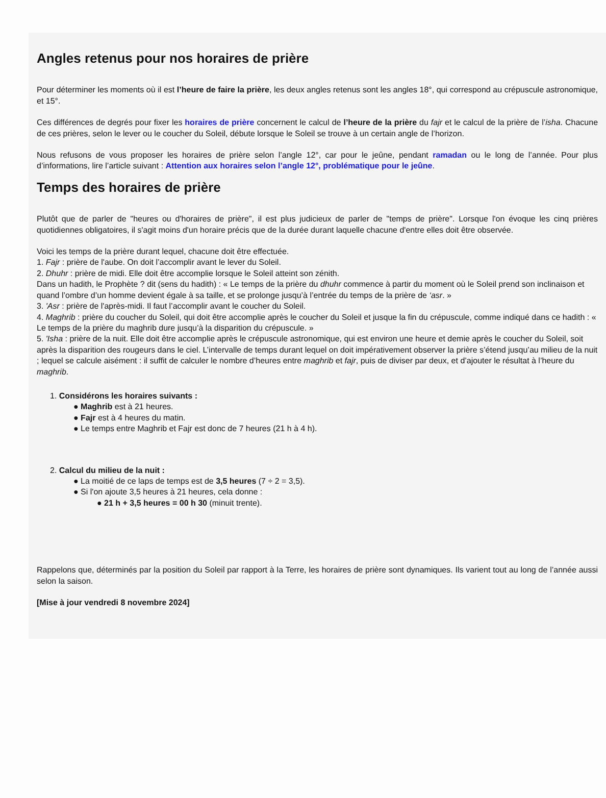Angles retenus pour nos horaires de prière
Pour déterminer les moments où il est l’heure de faire la prière, les deux angles retenus sont les angles 18°, qui correspond au crépuscule astronomique, et 15°.
Ces différences de degrés pour fixer les horaires de prière concernent le calcul de l’heure de la prière du fajr et le calcul de la prière de l’isha. Chacune de ces prières, selon le lever ou le coucher du Soleil, débute lorsque le Soleil se trouve à un certain angle de l’horizon.
Nous refusons de vous proposer les horaires de prière selon l’angle 12°, car pour le jeûne, pendant ramadan ou le long de l’année. Pour plus d’informations, lire l’article suivant : Attention aux horaires selon l’angle 12°, problématique pour le jeûne.
Temps des horaires de prière
Plutôt que de parler de "heures ou d'horaires de prière", il est plus judicieux de parler de "temps de prière". Lorsque l'on évoque les cinq prières quotidiennes obligatoires, il s'agit moins d'un horaire précis que de la durée durant laquelle chacune d'entre elles doit être observée.
Voici les temps de la prière durant lequel, chacune doit être effectuée.
1. Fajr : prière de l'aube. On doit l’accomplir avant le lever du Soleil.
2. Dhuhr : prière de midi. Elle doit être accomplie lorsque le Soleil atteint son zénith.
Dans un hadith, le Prophète ? dit (sens du hadith) : « Le temps de la prière du dhuhr commence à partir du moment où le Soleil prend son inclinaison et quand l’ombre d’un homme devient égale à sa taille, et se prolonge jusqu’à l’entrée du temps de la prière de ‘asr. »
3. 'Asr : prière de l'après-midi. Il faut l’accomplir avant le coucher du Soleil.
4. Maghrib : prière du coucher du Soleil, qui doit être accomplie après le coucher du Soleil et jusque la fin du crépuscule, comme indiqué dans ce hadith : « Le temps de la prière du maghrib dure jusqu’à la disparition du crépuscule. »
5. 'Isha : prière de la nuit. Elle doit être accomplie après le crépuscule astronomique, qui est environ une heure et demie après le coucher du Soleil, soit après la disparition des rougeurs dans le ciel. L’intervalle de temps durant lequel on doit impérativement observer la prière s’étend jusqu’au milieu de la nuit ; lequel se calcule aisément : il suffit de calculer le nombre d’heures entre maghrib et fajr, puis de diviser par deux, et d’ajouter le résultat à l’heure du maghrib.
1. Considérons les horaires suivants :
● Maghrib est à 21 heures.
● Fajr est à 4 heures du matin.
● Le temps entre Maghrib et Fajr est donc de 7 heures (21 h à 4 h).
2. Calcul du milieu de la nuit :
● La moitié de ce laps de temps est de 3,5 heures (7 ÷ 2 = 3,5).
● Si l'on ajoute 3,5 heures à 21 heures, cela donne :
● 21 h + 3,5 heures = 00 h 30 (minuit trente).
Rappelons que, déterminés par la position du Soleil par rapport à la Terre, les horaires de prière sont dynamiques. Ils varient tout au long de l’année aussi selon la saison.
[Mise à jour vendredi 8 novembre 2024]